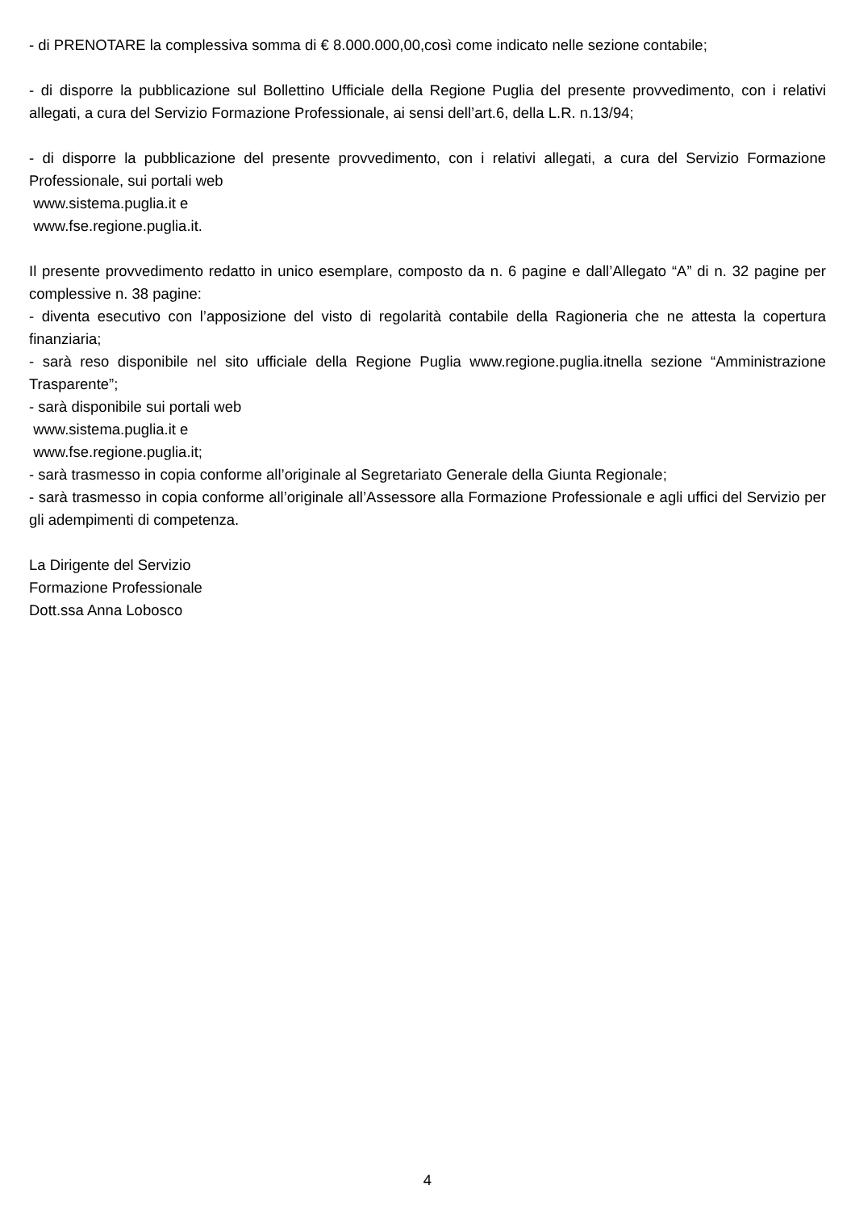- di PRENOTARE la complessiva somma di € 8.000.000,00,così come indicato nelle sezione contabile;
- di disporre la pubblicazione sul Bollettino Ufficiale della Regione Puglia del presente provvedimento, con i relativi allegati, a cura del Servizio Formazione Professionale, ai sensi dell’art.6, della L.R. n.13/94;
- di disporre la pubblicazione del presente provvedimento, con i relativi allegati, a cura del Servizio Formazione Professionale, sui portali web
www.sistema.puglia.it e
www.fse.regione.puglia.it.
Il presente provvedimento redatto in unico esemplare, composto da n. 6 pagine e dall’Allegato “A” di n. 32 pagine per complessive n. 38 pagine:
- diventa esecutivo con l’apposizione del visto di regolarità contabile della Ragioneria che ne attesta la copertura finanziaria;
- sarà reso disponibile nel sito ufficiale della Regione Puglia www.regione.puglia.itnella sezione “Amministrazione Trasparente”;
- sarà disponibile sui portali web
www.sistema.puglia.it e
www.fse.regione.puglia.it;
- sarà trasmesso in copia conforme all’originale al Segretariato Generale della Giunta Regionale;
- sarà trasmesso in copia conforme all’originale all’Assessore alla Formazione Professionale e agli uffici del Servizio per gli adempimenti di competenza.
La Dirigente del Servizio
Formazione Professionale
Dott.ssa Anna Lobosco
4